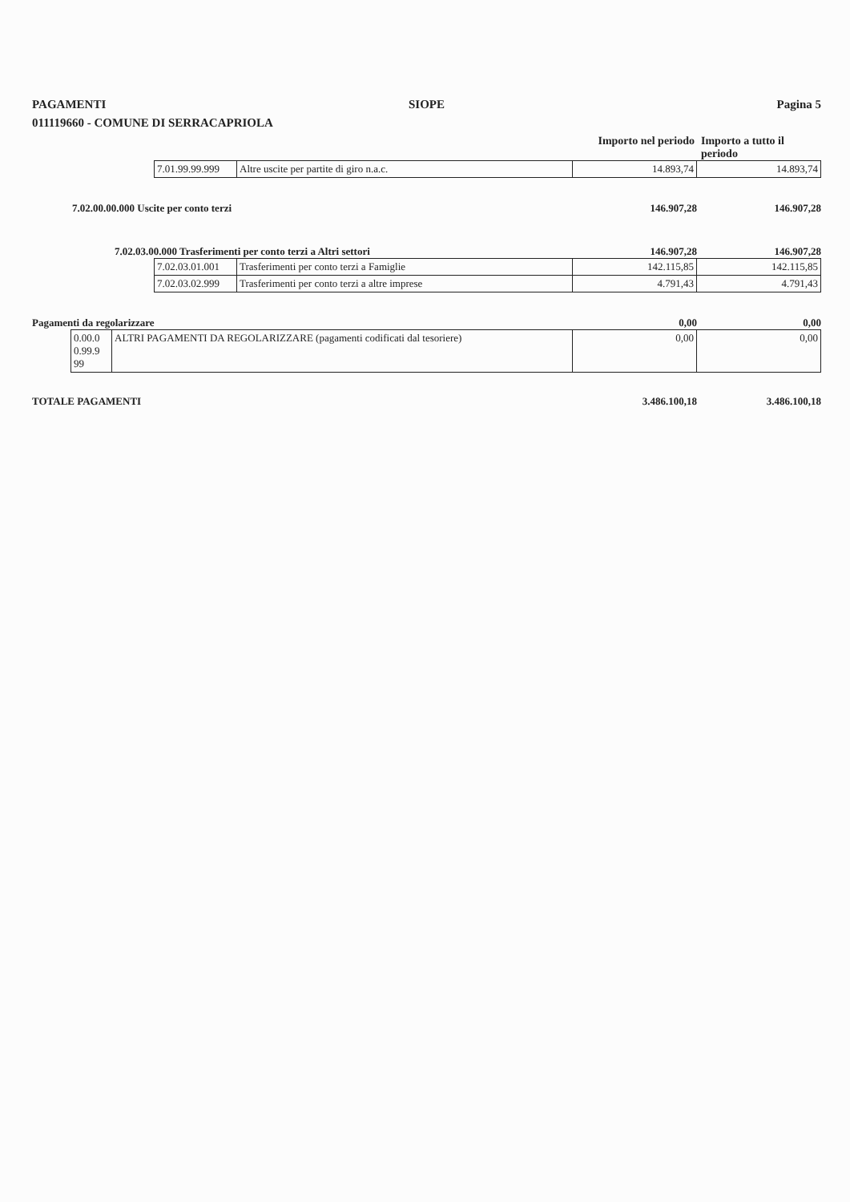PAGAMENTI SIOPE Pagina 5
011119660 - COMUNE DI SERRACAPRIOLA
Importo nel periodo
Importo a tutto il periodo
| 7.01.99.99.999 | Altre uscite per partite di giro n.a.c. | 14.893,74 | 14.893,74 |
7.02.00.00.000 Uscite per conto terzi
146.907,28 146.907,28
7.02.03.00.000 Trasferimenti per conto terzi a Altri settori
146.907,28 146.907,28
| 7.02.03.01.001 | Trasferimenti per conto terzi a Famiglie | 142.115,85 | 142.115,85 |
| 7.02.03.02.999 | Trasferimenti per conto terzi a altre imprese | 4.791,43 | 4.791,43 |
Pagamenti da regolarizzare 0,00 0,00
| 0.00.0 0.99.9 99 | ALTRI PAGAMENTI DA REGOLARIZZARE (pagamenti codificati dal tesoriere) | 0,00 | 0,00 |
TOTALE PAGAMENTI 3.486.100,18 3.486.100,18